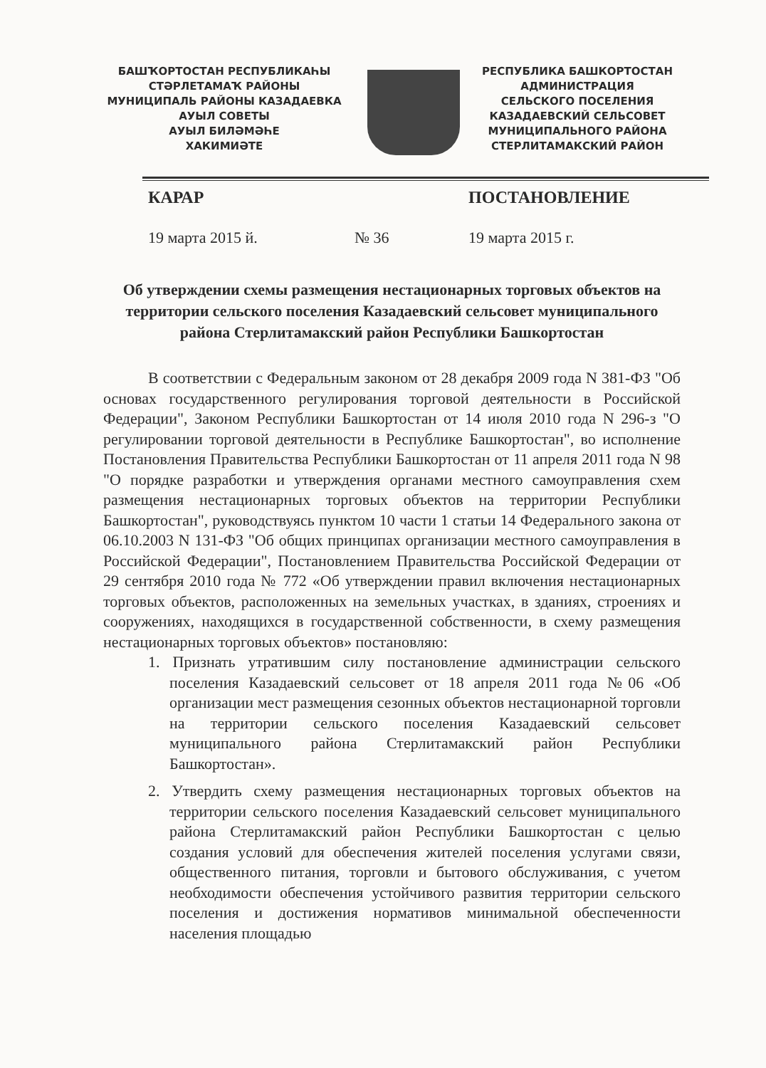БАШҠОРТОСТАН РЕСПУБЛИКАҺЫ
СТӘРЛЕТАМАҠ РАЙОНЫ
МУНИЦИПАЛЬ РАЙОНЫ КАЗАДАЕВКА
АУЫЛ СОВЕТЫ
АУЫЛ БИЛӘМӘҺЕ
ХАКИМИӘТЕ
РЕСПУБЛИКА БАШКОРТОСТАН
АДМИНИСТРАЦИЯ
СЕЛЬСКОГО ПОСЕЛЕНИЯ
КАЗАДАЕВСКИЙ СЕЛЬСОВЕТ
МУНИЦИПАЛЬНОГО РАЙОНА
СТЕРЛИТАМАКСКИЙ РАЙОН
КАРАР ПОСТАНОВЛЕНИЕ
19 марта 2015 й. № 36 19 марта 2015 г.
Об утверждении схемы размещения нестационарных торговых объектов на территории сельского поселения Казадаевский сельсовет муниципального района Стерлитамакский район Республики Башкортостан
В соответствии с Федеральным законом от 28 декабря 2009 года N 381-ФЗ "Об основах государственного регулирования торговой деятельности в Российской Федерации", Законом Республики Башкортостан от 14 июля 2010 года N 296-з "О регулировании торговой деятельности в Республике Башкортостан", во исполнение Постановления Правительства Республики Башкортостан от 11 апреля 2011 года N 98 "О порядке разработки и утверждения органами местного самоуправления схем размещения нестационарных торговых объектов на территории Республики Башкортостан", руководствуясь пунктом 10 части 1 статьи 14 Федерального закона от 06.10.2003 N 131-ФЗ "Об общих принципах организации местного самоуправления в Российской Федерации", Постановлением Правительства Российской Федерации от 29 сентября 2010 года № 772 «Об утверждении правил включения нестационарных торговых объектов, расположенных на земельных участках, в зданиях, строениях и сооружениях, находящихся в государственной собственности, в схему размещения нестационарных торговых объектов» постановляю:
1. Признать утратившим силу постановление администрации сельского поселения Казадаевский сельсовет от 18 апреля 2011 года №06 «Об организации мест размещения сезонных объектов нестационарной торговли на территории сельского поселения Казадаевский сельсовет муниципального района Стерлитамакский район Республики Башкортостан».
2. Утвердить схему размещения нестационарных торговых объектов на территории сельского поселения Казадаевский сельсовет муниципального района Стерлитамакский район Республики Башкортостан с целью создания условий для обеспечения жителей поселения услугами связи, общественного питания, торговли и бытового обслуживания, с учетом необходимости обеспечения устойчивого развития территории сельского поселения и достижения нормативов минимальной обеспеченности населения площадью